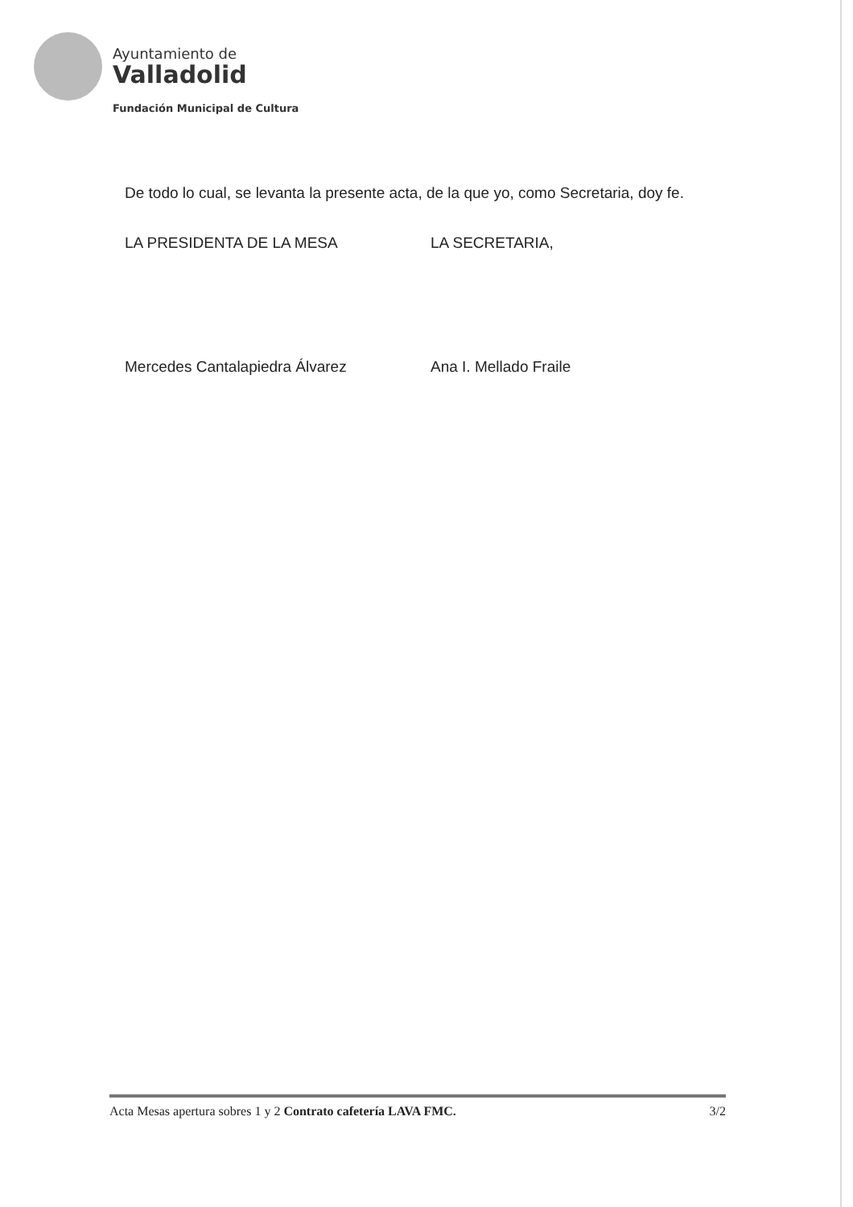Ayuntamiento de
Valladolid
Fundación Municipal de Cultura
De todo lo cual, se levanta la presente acta, de la que yo, como Secretaria, doy fe.
LA PRESIDENTA DE LA MESA LA SECRETARIA,
Mercedes Cantalapiedra Álvarez Ana I. Mellado Fraile
Acta Mesas apertura sobres 1 y 2 Contrato cafetería LAVA FMC. 3/2